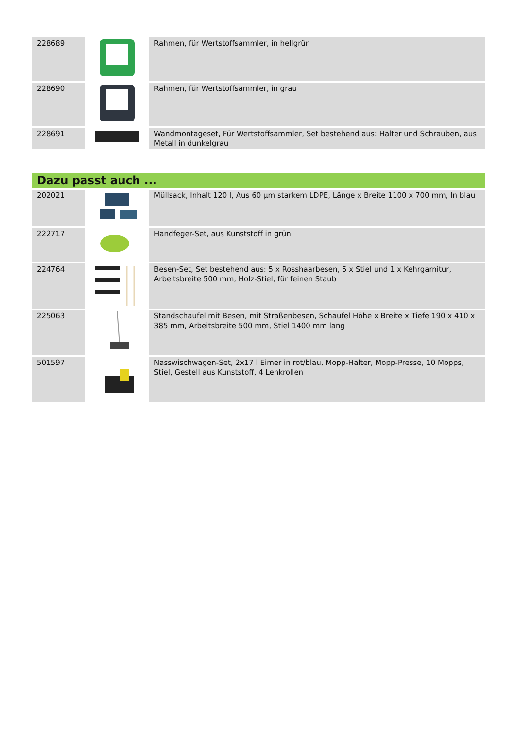| 228689 | | Rahmen, für Wertstoffsammler, in hellgrün |
| 228690 | | Rahmen, für Wertstoffsammler, in grau |
| 228691 | | Wandmontageset, Für Wertstoffsammler, Set bestehend aus: Halter und Schrauben, aus Metall in dunkelgrau |
Dazu passt auch ...
| 202021 | | Müllsack, Inhalt 120 l, Aus 60 µm starkem LDPE, Länge x Breite 1100 x 700 mm, In blau |
| 222717 | | Handfeger-Set, aus Kunststoff in grün |
| 224764 | | Besen-Set, Set bestehend aus: 5 x Rosshaarbesen, 5 x Stiel und 1 x Kehrgarnitur, Arbeitsbreite 500 mm, Holz-Stiel, für feinen Staub |
| 225063 | | Standschaufel mit Besen, mit Straßenbesen, Schaufel Höhe x Breite x Tiefe 190 x 410 x 385 mm, Arbeitsbreite 500 mm, Stiel 1400 mm lang |
| 501597 | | Nasswischwagen-Set, 2x17 l Eimer in rot/blau, Mopp-Halter, Mopp-Presse, 10 Mopps, Stiel, Gestell aus Kunststoff, 4 Lenkrollen |